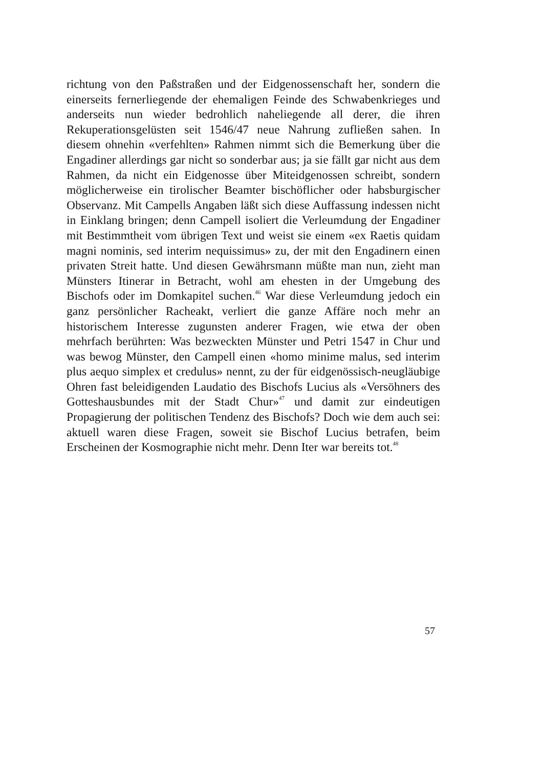richtung von den Paßstraßen und der Eidgenossenschaft her, sondern die einerseits fernerliegende der ehemaligen Feinde des Schwabenkrieges und anderseits nun wieder bedrohlich naheliegende all derer, die ihren Rekuperationsgelüsten seit 1546/47 neue Nahrung zufließen sahen. In diesem ohnehin «verfehlten» Rahmen nimmt sich die Bemerkung über die Engadiner allerdings gar nicht so sonderbar aus; ja sie fällt gar nicht aus dem Rahmen, da nicht ein Eidgenosse über Miteidgenossen schreibt, sondern möglicherweise ein tirolischer Beamter bischöflicher oder habsburgischer Observanz. Mit Campells Angaben läßt sich diese Auffassung indessen nicht in Einklang bringen; denn Campell isoliert die Verleumdung der Engadiner mit Bestimmtheit vom übrigen Text und weist sie einem «ex Raetis quidam magni nominis, sed interim nequissimus» zu, der mit den Engadinern einen privaten Streit hatte. Und diesen Gewährsmann müßte man nun, zieht man Münsters Itinerar in Betracht, wohl am ehesten in der Umgebung des Bischofs oder im Domkapitel suchen.<sup>46</sup> War diese Verleumdung jedoch ein ganz persönlicher Racheakt, verliert die ganze Affäre noch mehr an historischem Interesse zugunsten anderer Fragen, wie etwa der oben mehrfach berührten: Was bezweckten Münster und Petri 1547 in Chur und was bewog Münster, den Campell einen «homo minime malus, sed interim plus aequo simplex et credulus» nennt, zu der für eidgenössisch-neugläubige Ohren fast beleidigenden Laudatio des Bischofs Lucius als «Versöhners des Gotteshausbundes mit der Stadt Chur»<sup>47</sup> und damit zur eindeutigen Propagierung der politischen Tendenz des Bischofs? Doch wie dem auch sei: aktuell waren diese Fragen, soweit sie Bischof Lucius betrafen, beim Erscheinen der Kosmographie nicht mehr. Denn Iter war bereits tot.<sup>48</sup>
57